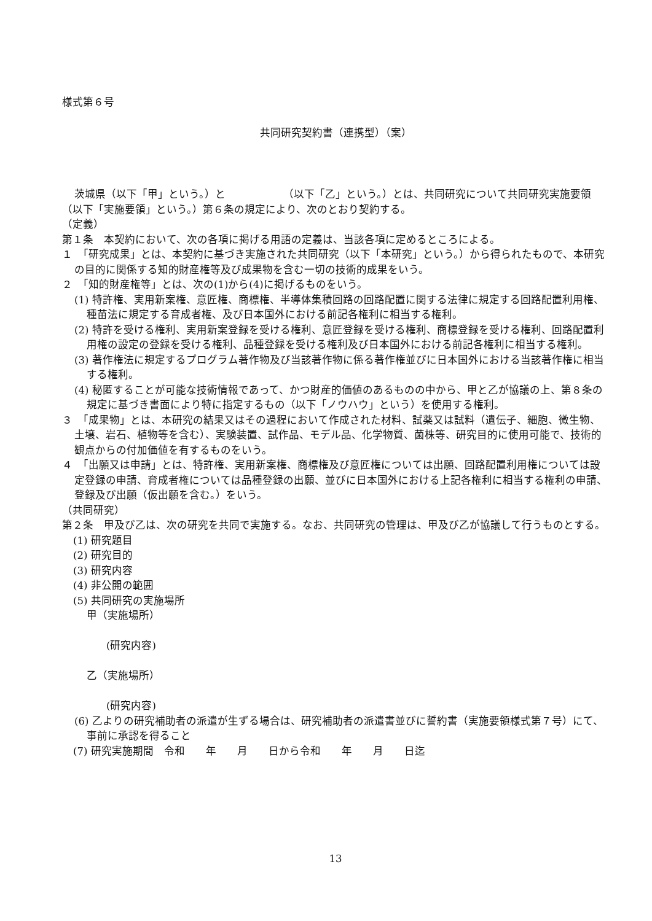様式第６号
共同研究契約書（連携型）（案）
茨城県（以下「甲」という。）と　　　　　　（以下「乙」という。）とは、共同研究について共同研究実施要領（以下「実施要領」という。）第６条の規定により、次のとおり契約する。
（定義）
第１条　本契約において、次の各項に掲げる用語の定義は、当該各項に定めるところによる。
１　「研究成果」とは、本契約に基づき実施された共同研究（以下「本研究」という。）から得られたもので、本研究の目的に関係する知的財産権等及び成果物を含む一切の技術的成果をいう。
２　「知的財産権等」とは、次の(1)から(4)に掲げるものをいう。
(1) 特許権、実用新案権、意匠権、商標権、半導体集積回路の回路配置に関する法律に規定する回路配置利用権、種苗法に規定する育成者権、及び日本国外における前記各権利に相当する権利。
(2) 特許を受ける権利、実用新案登録を受ける権利、意匠登録を受ける権利、商標登録を受ける権利、回路配置利用権の設定の登録を受ける権利、品種登録を受ける権利及び日本国外における前記各権利に相当する権利。
(3) 著作権法に規定するプログラム著作物及び当該著作物に係る著作権並びに日本国外における当該著作権に相当する権利。
(4) 秘匿することが可能な技術情報であって、かつ財産的価値のあるものの中から、甲と乙が協議の上、第８条の規定に基づき書面により特に指定するもの（以下「ノウハウ」という）を使用する権利。
３　「成果物」とは、本研究の結果又はその過程において作成された材料、試薬又は試料（遺伝子、細胞、微生物、土壌、岩石、植物等を含む）、実験装置、試作品、モデル品、化学物質、菌株等、研究目的に使用可能で、技術的観点からの付加価値を有するものをいう。
４　「出願又は申請」とは、特許権、実用新案権、商標権及び意匠権については出願、回路配置利用権については設定登録の申請、育成者権については品種登録の出願、並びに日本国外における上記各権利に相当する権利の申請、登録及び出願（仮出願を含む。）をいう。
（共同研究）
第２条　甲及び乙は、次の研究を共同で実施する。なお、共同研究の管理は、甲及び乙が協議して行うものとする。
(1) 研究題目
(2) 研究目的
(3) 研究内容
(4) 非公開の範囲
(5) 共同研究の実施場所
甲（実施場所）
(研究内容)
乙（実施場所）
(研究内容)
(6) 乙よりの研究補助者の派遣が生ずる場合は、研究補助者の派遣書並びに誓約書（実施要領様式第７号）にて、事前に承認を得ること
(7) 研究実施期間　令和　　年　　月　　日から令和　　年　　月　　日迄
13